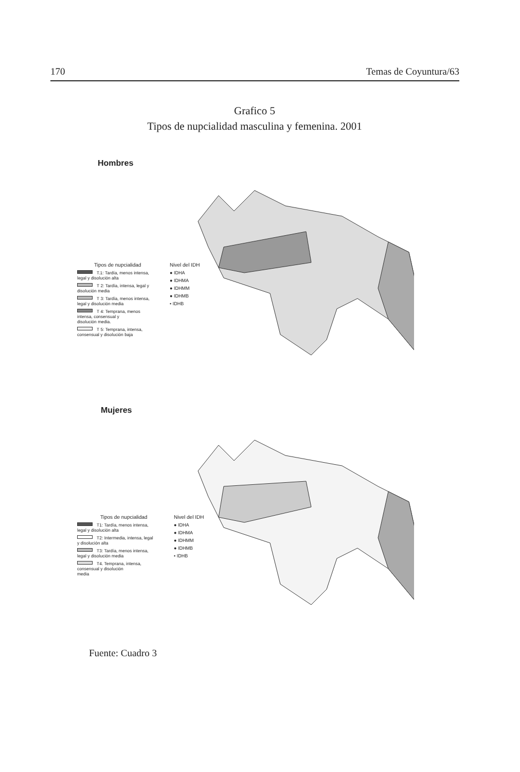170 Temas de Coyuntura/63
Grafico 5
Tipos de nupcialidad masculina y femenina. 2001
Hombres
Tipos de nupcialidad
T.1: Tardía, menos intensa,
legal y disolución alta
T 2: Tardía, intensa, legal y
disolución media
T 3: Tardía, menos intensa,
legal y disolución media
T 4: Temprana, menos
intensa, consensual y
disolución media.
T 5: Temprana, intensa,
consensual y disolución baja
Nivel del IDH
● IDHA
● IDHMA
● IDHMM
● IDHMB
• IDHB
Mujeres
Tipos de nupcialidad
T1: Tardía, menos intensa,
legal y disolución alta
T2: Intermedia, intensa, legal
y disolución alta
T3: Tardía, menos intensa,
legal y disolución media
T4. Temprana, intensa,
consensual y disolución
media
Nivel del IDH
● IDHA
● IDHMA
● IDHMM
● IDHMB
• IDHB
Fuente: Cuadro 3